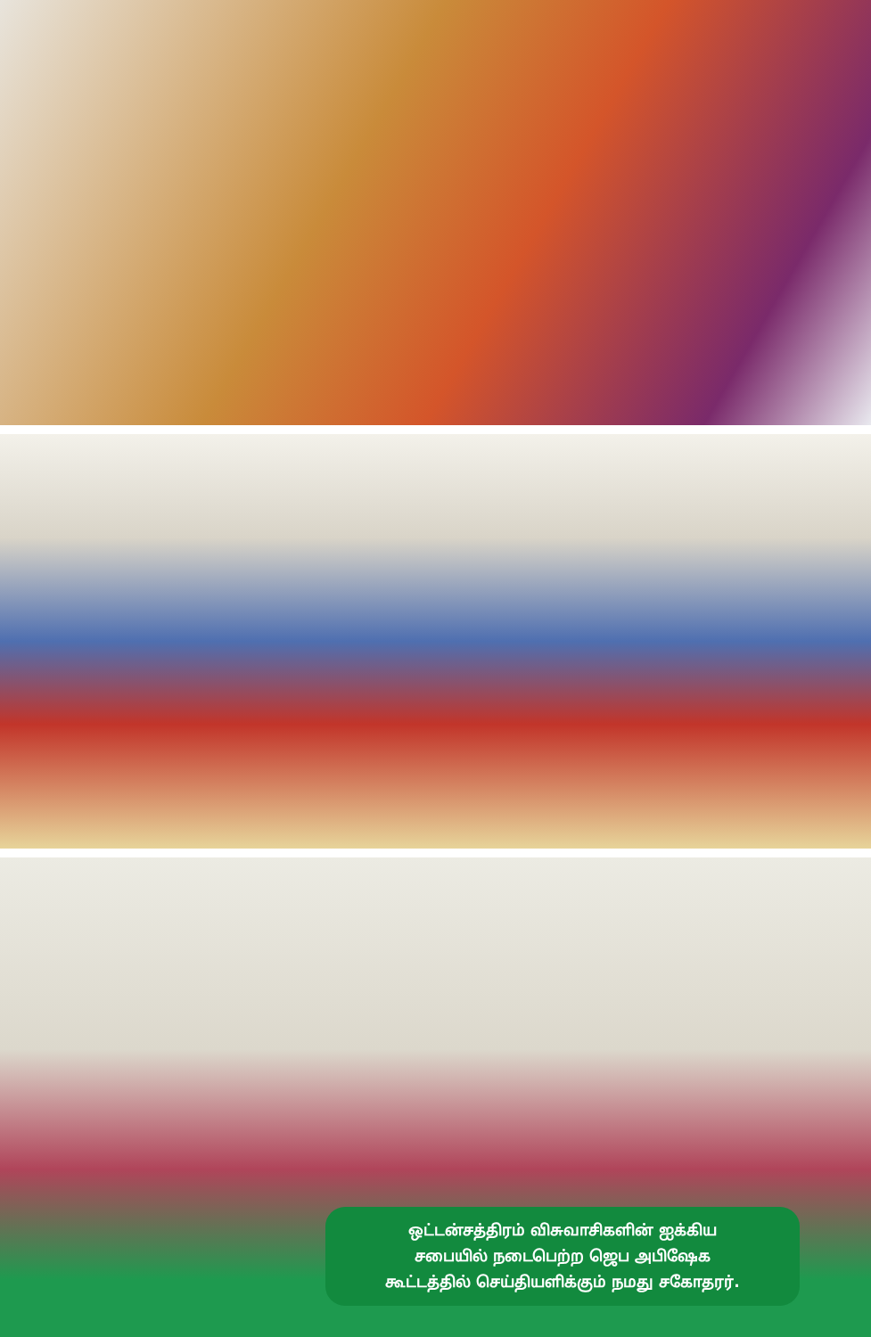ஒட்டன்சத்திரம் விசுவாசிகளின் ஐக்கிய
சபையில் நடைபெற்ற ஜெப அபிஷேக
கூட்டத்தில் செய்தியளிக்கும் நமது சகோதரர்.